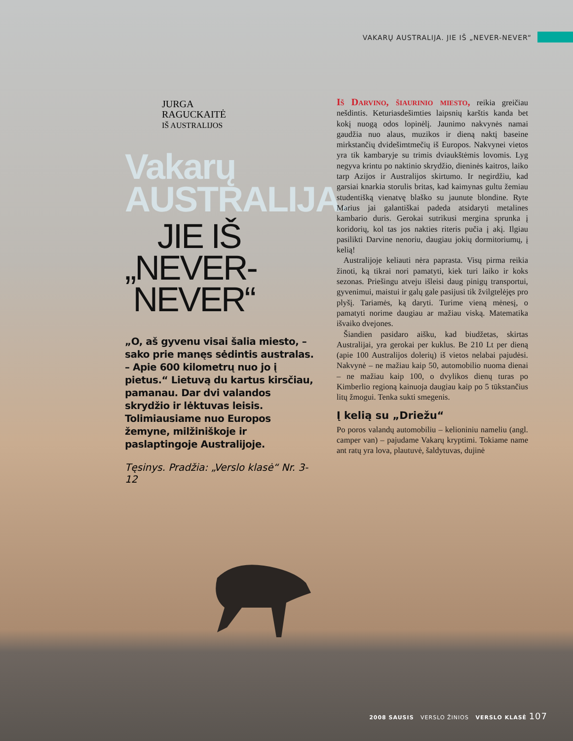VAKARŲ AUSTRALIJA. JIE IŠ „NEVER-NEVER“
JURGA
RAGUCKAITĖ
IŠ AUSTRALIJOS
Vakarų
AUSTRALIJA.
JIE IŠ
„NEVER-
NEVER“
„O, aš gyvenu visai šalia miesto, – sako prie manęs sėdintis australas. – Apie 600 kilometrų nuo jo į pietus.“ Lietuvą du kartus kirsčiau, pamanau. Dar dvi valandos skrydžio ir lėktuvas leisis. Tolimiausiame nuo Europos žemyne, milžiniškoje ir paslaptingoje Australijoje.
Tęsinys. Pradžia: „Verslo klasė“ Nr. 3-12
Iš Darvino, šiaurinio miesto, reikia greičiau nešdintis. Keturiasdešimties laipsnių karštis kanda bet kokį nuogą odos lopinėlį. Jaunimo nakvynės namai gaudžia nuo alaus, muzikos ir dieną naktį baseine mirkstančių dvidešimtmečių iš Europos. Nakvynei vietos yra tik kambaryje su trimis dviaukštėmis lovomis. Lyg negyva krintu po naktinio skrydžio, dieninės kaitros, laiko tarp Azijos ir Australijos skirtumo. Ir negirdžiu, kad garsiai knarkia storulis britas, kad kaimynas gultu žemiau studentišką vienatvę blaško su jaunute blondine. Ryte Marius jai galantiškai padeda atsidaryti metalines kambario duris. Gerokai sutrikusi mergina sprunka į koridorių, kol tas jos nakties riteris pučia į akį. Ilgiau pasilikti Darvine nenoriu, daugiau jokių dormitoriumų, į kelią!
Australijoje keliauti nėra paprasta. Visų pirma reikia žinoti, ką tikrai nori pamatyti, kiek turi laiko ir koks sezonas. Priešingu atveju išleisi daug pinigų transportui, gyvenimui, maistui ir galų gale pasijusi tik žvilgtelėjęs pro plyšį. Tariamės, ką daryti. Turime vieną mėnesį, o pamatyti norime daugiau ar mažiau viską. Matematika išvaiko dvejones.
Šiandien pasidaro aišku, kad biudžetas, skirtas Australijai, yra gerokai per kuklus. Be 210 Lt per dieną (apie 100 Australijos dolerių) iš vietos nelabai pajudėsi. Nakvynė – ne mažiau kaip 50, automobilio nuoma dienai – ne mažiau kaip 100, o dvylikos dienų turas po Kimberlio regioną kainuoja daugiau kaip po 5 tūkstančius litų žmogui. Tenka sukti smegenis.
Į kelią su „Driežu“
Po poros valandų automobiliu – kelioniniu nameliu (angl. camper van) – pajudame Vakarų kryptimi. Tokiame name ant ratų yra lova, plautuvė, šaldytuvas, dujinė
2008 SAUSIS VERSLO ŽINIOS VERSLO KLASĖ 107